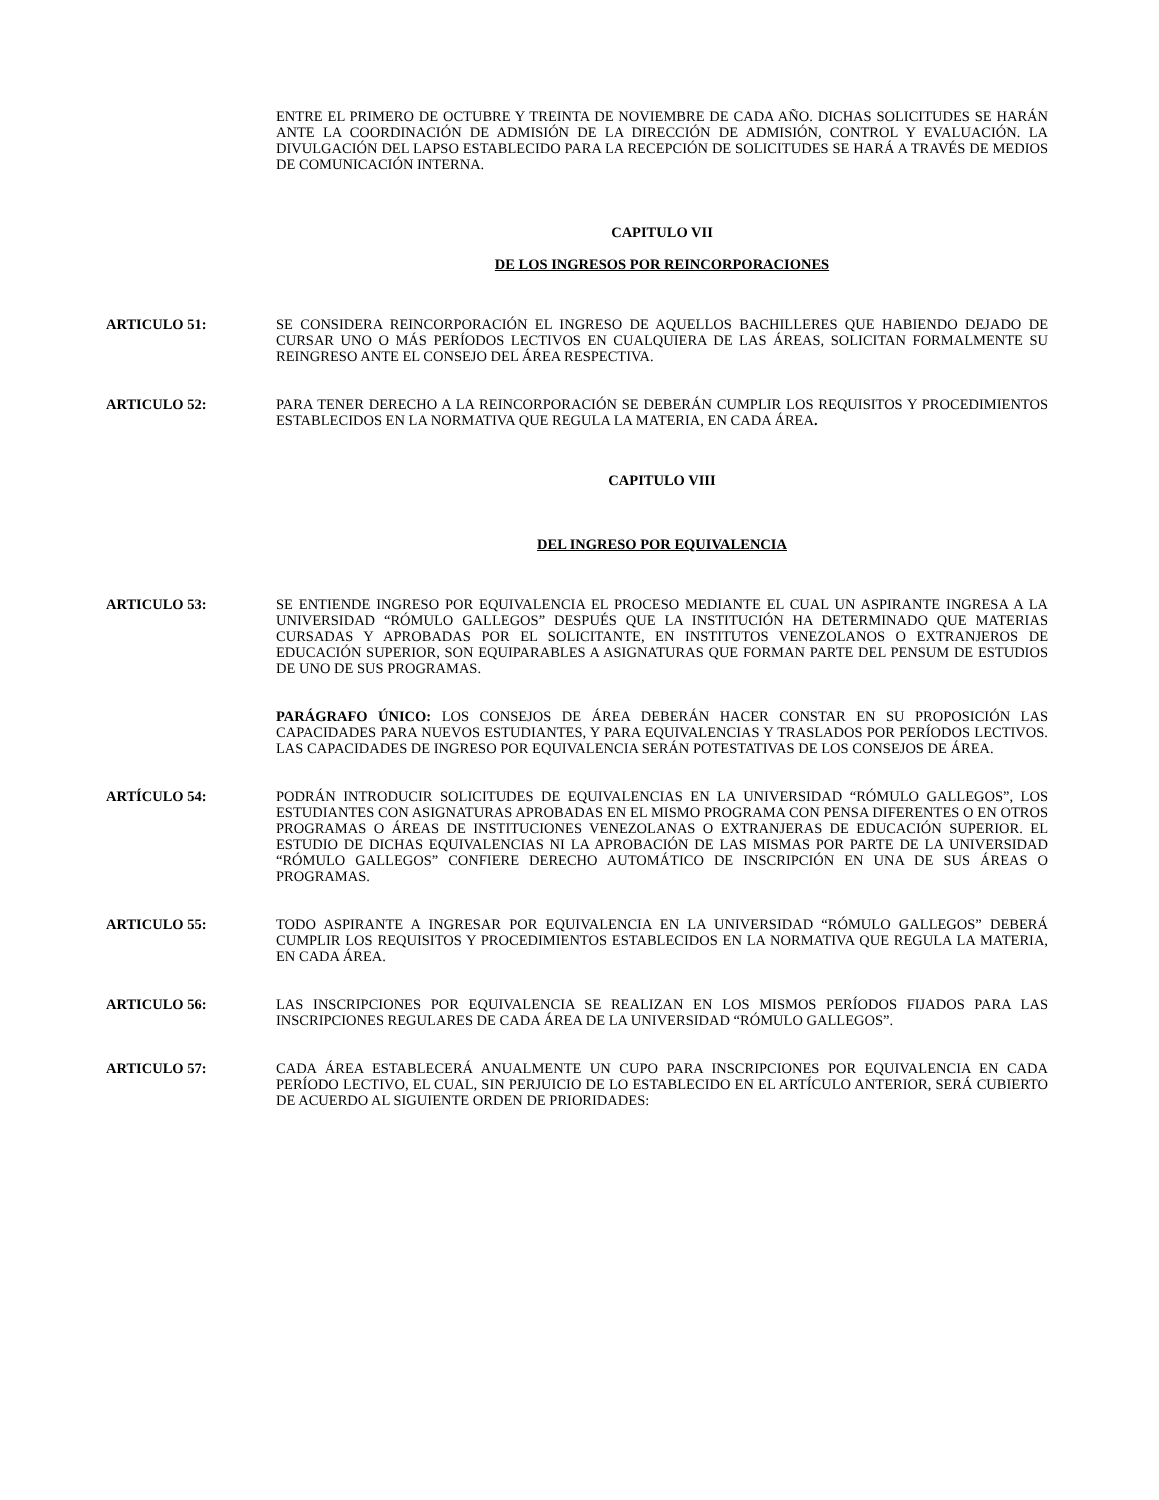ENTRE EL PRIMERO DE OCTUBRE Y TREINTA DE NOVIEMBRE DE CADA AÑO. DICHAS SOLICITUDES SE HARÁN ANTE LA COORDINACIÓN DE ADMISIÓN DE LA DIRECCIÓN DE ADMISIÓN, CONTROL Y EVALUACIÓN. LA DIVULGACIÓN DEL LAPSO ESTABLECIDO PARA LA RECEPCIÓN DE SOLICITUDES SE HARÁ A TRAVÉS DE MEDIOS DE COMUNICACIÓN INTERNA.
CAPITULO VII
DE LOS INGRESOS POR REINCORPORACIONES
ARTICULO 51: SE CONSIDERA REINCORPORACIÓN EL INGRESO DE AQUELLOS BACHILLERES QUE HABIENDO DEJADO DE CURSAR UNO O MÁS PERÍODOS LECTIVOS EN CUALQUIERA DE LAS ÁREAS, SOLICITAN FORMALMENTE SU REINGRESO ANTE EL CONSEJO DEL ÁREA RESPECTIVA.
ARTICULO 52: PARA TENER DERECHO A LA REINCORPORACIÓN SE DEBERÁN CUMPLIR LOS REQUISITOS Y PROCEDIMIENTOS ESTABLECIDOS EN LA NORMATIVA QUE REGULA LA MATERIA, EN CADA ÁREA.
CAPITULO VIII
DEL INGRESO POR EQUIVALENCIA
ARTICULO 53: SE ENTIENDE INGRESO POR EQUIVALENCIA EL PROCESO MEDIANTE EL CUAL UN ASPIRANTE INGRESA A LA UNIVERSIDAD “RÓMULO GALLEGOS” DESPUÉS QUE LA INSTITUCIÓN HA DETERMINADO QUE MATERIAS CURSADAS Y APROBADAS POR EL SOLICITANTE, EN INSTITUTOS VENEZOLANOS O EXTRANJEROS DE EDUCACIÓN SUPERIOR, SON EQUIPARABLES A ASIGNATURAS QUE FORMAN PARTE DEL PENSUM DE ESTUDIOS DE UNO DE SUS PROGRAMAS.
PARÁGRAFO ÚNICO: LOS CONSEJOS DE ÁREA DEBERÁN HACER CONSTAR EN SU PROPOSICIÓN LAS CAPACIDADES PARA NUEVOS ESTUDIANTES, Y PARA EQUIVALENCIAS Y TRASLADOS POR PERÍODOS LECTIVOS. LAS CAPACIDADES DE INGRESO POR EQUIVALENCIA SERÁN POTESTATIVAS DE LOS CONSEJOS DE ÁREA.
ARTÍCULO 54: PODRÁN INTRODUCIR SOLICITUDES DE EQUIVALENCIAS EN LA UNIVERSIDAD “RÓMULO GALLEGOS”, LOS ESTUDIANTES CON ASIGNATURAS APROBADAS EN EL MISMO PROGRAMA CON PENSA DIFERENTES O EN OTROS PROGRAMAS O ÁREAS DE INSTITUCIONES VENEZOLANAS O EXTRANJERAS DE EDUCACIÓN SUPERIOR. EL ESTUDIO DE DICHAS EQUIVALENCIAS NI LA APROBACIÓN DE LAS MISMAS POR PARTE DE LA UNIVERSIDAD “RÓMULO GALLEGOS” CONFIERE DERECHO AUTOMÁTICO DE INSCRIPCIÓN EN UNA DE SUS ÁREAS O PROGRAMAS.
ARTICULO 55: TODO ASPIRANTE A INGRESAR POR EQUIVALENCIA EN LA UNIVERSIDAD “RÓMULO GALLEGOS” DEBERÁ CUMPLIR LOS REQUISITOS Y PROCEDIMIENTOS ESTABLECIDOS EN LA NORMATIVA QUE REGULA LA MATERIA, EN CADA ÁREA.
ARTICULO 56: LAS INSCRIPCIONES POR EQUIVALENCIA SE REALIZAN EN LOS MISMOS PERÍODOS FIJADOS PARA LAS INSCRIPCIONES REGULARES DE CADA ÁREA DE LA UNIVERSIDAD “RÓMULO GALLEGOS”.
ARTICULO 57: CADA ÁREA ESTABLECERÁ ANUALMENTE UN CUPO PARA INSCRIPCIONES POR EQUIVALENCIA EN CADA PERÍODO LECTIVO, EL CUAL, SIN PERJUICIO DE LO ESTABLECIDO EN EL ARTÍCULO ANTERIOR, SERÁ CUBIERTO DE ACUERDO AL SIGUIENTE ORDEN DE PRIORIDADES: